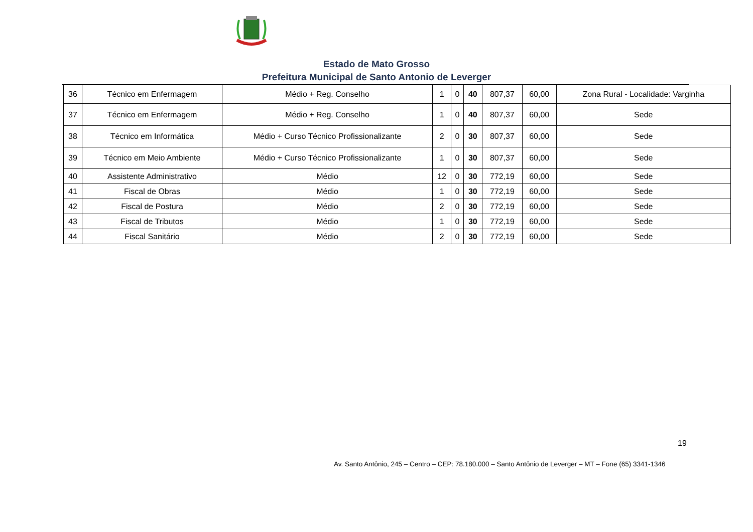Estado de Mato Grosso
Prefeitura Municipal de Santo Antonio de Leverger
| 36 | Técnico em Enfermagem | Médio + Reg. Conselho | 1 | 0 | 40 | 807,37 | 60,00 | Zona Rural - Localidade: Varginha |
| 37 | Técnico em Enfermagem | Médio + Reg. Conselho | 1 | 0 | 40 | 807,37 | 60,00 | Sede |
| 38 | Técnico em Informática | Médio + Curso Técnico Profissionalizante | 2 | 0 | 30 | 807,37 | 60,00 | Sede |
| 39 | Técnico em Meio Ambiente | Médio + Curso Técnico Profissionalizante | 1 | 0 | 30 | 807,37 | 60,00 | Sede |
| 40 | Assistente Administrativo | Médio | 12 | 0 | 30 | 772,19 | 60,00 | Sede |
| 41 | Fiscal de Obras | Médio | 1 | 0 | 30 | 772,19 | 60,00 | Sede |
| 42 | Fiscal de Postura | Médio | 2 | 0 | 30 | 772,19 | 60,00 | Sede |
| 43 | Fiscal de Tributos | Médio | 1 | 0 | 30 | 772,19 | 60,00 | Sede |
| 44 | Fiscal Sanitário | Médio | 2 | 0 | 30 | 772,19 | 60,00 | Sede |
19
Av. Santo Antônio, 245 – Centro – CEP: 78.180.000 – Santo Antônio de Leverger – MT – Fone (65) 3341-1346